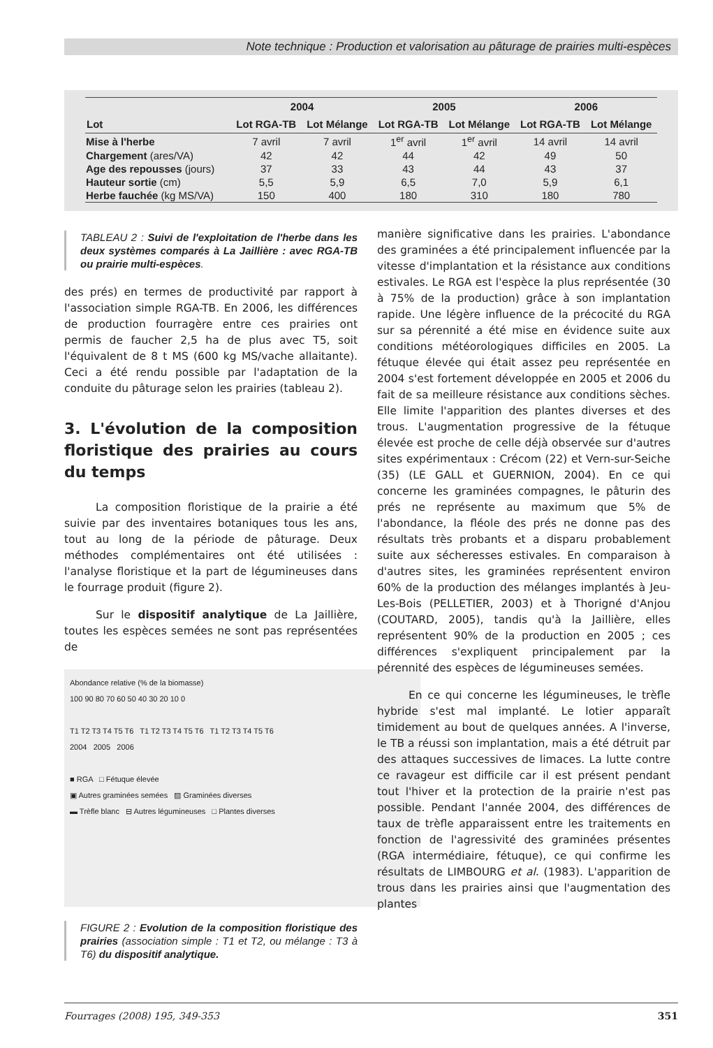Note technique : Production et valorisation au pâturage de prairies multi-espèces
| | 2004 | | 2005 | | 2006 | |
| --- | --- | --- | --- | --- | --- | --- |
| Lot | Lot RGA-TB | Lot Mélange | Lot RGA-TB | Lot Mélange | Lot RGA-TB | Lot Mélange |
| Mise à l'herbe | 7 avril | 7 avril | 1<sup>er</sup> avril | 1<sup>er</sup> avril | 14 avril | 14 avril |
| Chargement (ares/VA) | 42 | 42 | 44 | 42 | 49 | 50 |
| Age des repousses (jours) | 37 | 33 | 43 | 44 | 43 | 37 |
| Hauteur sortie (cm) | 5,5 | 5,9 | 6,5 | 7,0 | 5,9 | 6,1 |
| Herbe fauchée (kg MS/VA) | 150 | 400 | 180 | 310 | 180 | 780 |
TABLEAU 2 : Suivi de l'exploitation de l'herbe dans les deux systèmes comparés à La Jaillière : avec RGA-TB ou prairie multi-espèces.
des prés) en termes de productivité par rapport à l'association simple RGA-TB. En 2006, les différences de production fourragère entre ces prairies ont permis de faucher 2,5 ha de plus avec T5, soit l'équivalent de 8 t MS (600 kg MS/vache allaitante). Ceci a été rendu possible par l'adaptation de la conduite du pâturage selon les prairies (tableau 2).
3. L'évolution de la composition floristique des prairies au cours du temps
La composition floristique de la prairie a été suivie par des inventaires botaniques tous les ans, tout au long de la période de pâturage. Deux méthodes complémentaires ont été utilisées : l'analyse floristique et la part de légumineuses dans le fourrage produit (figure 2).
Sur le dispositif analytique de La Jaillière, toutes les espèces semées ne sont pas représentées de
Abondance relative (% de la biomasse)
100 90 80 70 60 50 40 30 20 10 0
T1 T2 T3 T4 T5 T6 T1 T2 T3 T4 T5 T6 T1 T2 T3 T4 T5 T6
2004 2005 2006
■ RGA □ Fétuque élevée
▣ Autres graminées semées ▨ Graminées diverses
▬ Trèfle blanc ⊟ Autres légumineuses □ Plantes diverses
FIGURE 2 : Evolution de la composition floristique des prairies (association simple : T1 et T2, ou mélange : T3 à T6) du dispositif analytique.
manière significative dans les prairies. L'abondance des graminées a été principalement influencée par la vitesse d'implantation et la résistance aux conditions estivales. Le RGA est l'espèce la plus représentée (30 à 75% de la production) grâce à son implantation rapide. Une légère influence de la précocité du RGA sur sa pérennité a été mise en évidence suite aux conditions météorologiques difficiles en 2005. La fétuque élevée qui était assez peu représentée en 2004 s'est fortement développée en 2005 et 2006 du fait de sa meilleure résistance aux conditions sèches. Elle limite l'apparition des plantes diverses et des trous. L'augmentation progressive de la fétuque élevée est proche de celle déjà observée sur d'autres sites expérimentaux : Crécom (22) et Vern-sur-Seiche (35) (LE GALL et GUERNION, 2004). En ce qui concerne les graminées compagnes, le pâturin des prés ne représente au maximum que 5% de l'abondance, la fléole des prés ne donne pas des résultats très probants et a disparu probablement suite aux sécheresses estivales. En comparaison à d'autres sites, les graminées représentent environ 60% de la production des mélanges implantés à Jeu-Les-Bois (PELLETIER, 2003) et à Thorigné d'Anjou (COUTARD, 2005), tandis qu'à la Jaillière, elles représentent 90% de la production en 2005 ; ces différences s'expliquent principalement par la pérennité des espèces de légumineuses semées.
En ce qui concerne les légumineuses, le trèfle hybride s'est mal implanté. Le lotier apparaît timidement au bout de quelques années. A l'inverse, le TB a réussi son implantation, mais a été détruit par des attaques successives de limaces. La lutte contre ce ravageur est difficile car il est présent pendant tout l'hiver et la protection de la prairie n'est pas possible. Pendant l'année 2004, des différences de taux de trèfle apparaissent entre les traitements en fonction de l'agressivité des graminées présentes (RGA intermédiaire, fétuque), ce qui confirme les résultats de LIMBOURG et al. (1983). L'apparition de trous dans les prairies ainsi que l'augmentation des plantes
Fourrages (2008) 195, 349-353 351